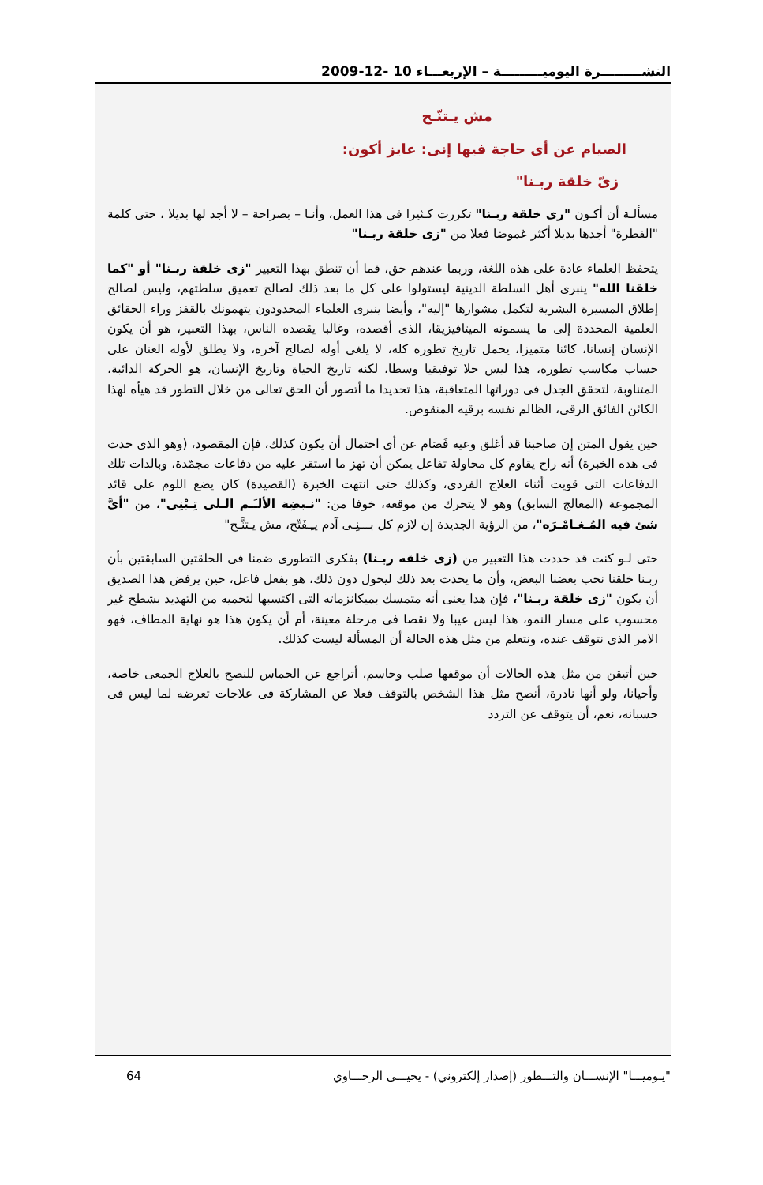النشـــــــــرة اليوميـــــــــة – الإربعـــاء 10 -12-2009
مش يـتنّـح
الصيام عن أى حاجة فيها إنى: عايز أكون:
زىّ خلقة ربـنا"
مسألـة أن أكـون "زى خلقة ربـنا" تكررت كـثيرا فى هذا العمل، وأنـا – بصراحة – لا أجد لها بديلا ، حتى كلمة "الفطرة" أجدها بديلا أكثر غموضا فعلا من "زى خلقة ربـنا"
يتحفظ العلماء عادة على هذه اللغة، وربما عندهم حق، فما أن تنطق بهذا التعبير "زى خلقة ربـنا" أو "كما خلقنا الله" ينبرى أهل السلطة الدينية ليستولوا على كل ما بعد ذلك لصالح تعميق سلطتهم، وليس لصالح إطلاق المسيرة البشرية لتكمل مشوارها "إليه"، وأيضا ينبرى العلماء المحدودون يتهمونك بالقفز وراء الحقائق العلمية المحددة إلى ما يسمونه الميتافيزيقا، الذى أقصده، وغالبا يقصده الناس، بهذا التعبير، هو أن يكون الإنسان إنسانا، كائنا متميزا، يحمل تاريخ تطوره كله، لا يلغى أوله لصالح آخره، ولا يطلق لأوله العنان على حساب مكاسب تطوره، هذا ليس حلا توفيقيا وسطا، لكنه تاريخ الحياة وتاريخ الإنسان، هو الحركة الدائبة، المتناوبة، لتحقق الجدل فى دوراتها المتعاقبة، هذا تحديدا ما أتصور أن الحق تعالى من خلال التطور قد هيأه لهذا الكائن الفائق الرقى، الظالم نفسه برقيه المنقوص.
حين يقول المتن إن صاحبنا قد أغلق وعيه فَصَام عن أى احتمال أن يكون كذلك، فإن المقصود، (وهو الذى حدث فى هذه الخبرة) أنه راح يقاوم كل محاولة تفاعل يمكن أن تهز ما استقر عليه من دفاعات مجمّدة، وبالذات تلك الدفاعات التى قويت أثناء العلاج الفردى، وكذلك حتى انتهت الخبرة (القصيدة) كان يضع اللوم على قائد المجموعة (المعالج السابق) وهو لا يتحرك من موقعه، خوفا من: "نـبضِة الألـَـم الـلى تِـبْنِى"، من "أىَّ شئ فيه المُـغـامْـرَه"، من الرؤية الجديدة إن لازم كل بـــنِـى آدم يـِـفَتّح، مش يـتنَّـح"
حتى لـو كنت قد حددت هذا التعبير من (زى خلقه ربـنا) بفكرى التطورى ضمنا فى الحلقتين السابقتين بأن ربـنا خلقنا نحب بعضنا البعض، وأن ما يحدث بعد ذلك ليحول دون ذلك، هو بفعل فاعل، حين يرفض هذا الصديق أن يكون "زى خلقة ربـنا"، فإن هذا يعنى أنه متمسك بميكانزماته التى اكتسبها لتحميه من التهديد بشطح غير محسوب على مسار النمو، هذا ليس عيبا ولا نقصا فى مرحلة معينة، أم أن يكون هذا هو نهاية المطاف، فهو الامر الذى نتوقف عنده، ونتعلم من مثل هذه الحالة أن المسألة ليست كذلك.
حين أتيقن من مثل هذه الحالات أن موقفها صلب وحاسم، أتراجع عن الحماس للنصح بالعلاج الجمعى خاصة، وأحيانا، ولو أنها نادرة، أنصح مثل هذا الشخص بالتوقف فعلا عن المشاركة فى علاجات تعرضه لما ليس فى حسبانه، نعم، أن يتوقف عن التردد
64 "يـوميـــا" الإنســـان والتـــطور (إصدار إلكتروني) - يحيـــى الرخـــاوي